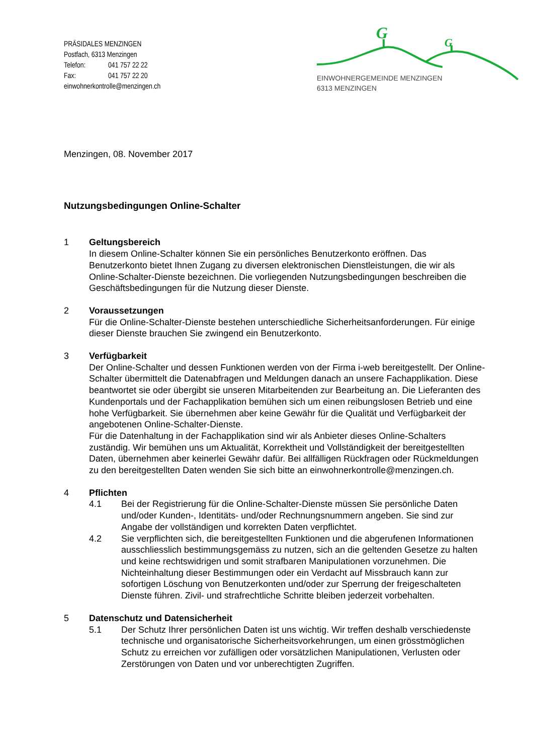PRÄSIDALES MENZINGEN
Postfach, 6313 Menzingen
Telefon: 041 757 22 22
Fax: 041 757 22 20
einwohnerkontrolle@menzingen.ch
G
G
EINWOHNERGEMEINDE MENZINGEN
6313 MENZINGEN
Menzingen, 08. November 2017
Nutzungsbedingungen Online-Schalter
1 Geltungsbereich
In diesem Online-Schalter können Sie ein persönliches Benutzerkonto eröffnen. Das Benutzerkonto bietet Ihnen Zugang zu diversen elektronischen Dienstleistungen, die wir als Online-Schalter-Dienste bezeichnen. Die vorliegenden Nutzungsbedingungen beschreiben die Geschäftsbedingungen für die Nutzung dieser Dienste.
2 Voraussetzungen
Für die Online-Schalter-Dienste bestehen unterschiedliche Sicherheitsanforderungen. Für einige dieser Dienste brauchen Sie zwingend ein Benutzerkonto.
3 Verfügbarkeit
Der Online-Schalter und dessen Funktionen werden von der Firma i-web bereitgestellt. Der Online-Schalter übermittelt die Datenabfragen und Meldungen danach an unsere Fachapplikation. Diese beantwortet sie oder übergibt sie unseren Mitarbeitenden zur Bearbeitung an. Die Lieferanten des Kundenportals und der Fachapplikation bemühen sich um einen reibungslosen Betrieb und eine hohe Verfügbarkeit. Sie übernehmen aber keine Gewähr für die Qualität und Verfügbarkeit der angebotenen Online-Schalter-Dienste.
Für die Datenhaltung in der Fachapplikation sind wir als Anbieter dieses Online-Schalters zuständig. Wir bemühen uns um Aktualität, Korrektheit und Vollständigkeit der bereitgestellten Daten, übernehmen aber keinerlei Gewähr dafür. Bei allfälligen Rückfragen oder Rückmeldungen zu den bereitgestellten Daten wenden Sie sich bitte an einwohnerkontrolle@menzingen.ch.
4 Pflichten
4.1 Bei der Registrierung für die Online-Schalter-Dienste müssen Sie persönliche Daten und/oder Kunden-, Identitäts- und/oder Rechnungsnummern angeben. Sie sind zur Angabe der vollständigen und korrekten Daten verpflichtet.
4.2 Sie verpflichten sich, die bereitgestellten Funktionen und die abgerufenen Informationen ausschliesslich bestimmungsgemäss zu nutzen, sich an die geltenden Gesetze zu halten und keine rechtswidrigen und somit strafbaren Manipulationen vorzunehmen. Die Nichteinhaltung dieser Bestimmungen oder ein Verdacht auf Missbrauch kann zur sofortigen Löschung von Benutzerkonten und/oder zur Sperrung der freigeschalteten Dienste führen. Zivil- und strafrechtliche Schritte bleiben jederzeit vorbehalten.
5 Datenschutz und Datensicherheit
5.1 Der Schutz Ihrer persönlichen Daten ist uns wichtig. Wir treffen deshalb verschiedenste technische und organisatorische Sicherheitsvorkehrungen, um einen grösstmöglichen Schutz zu erreichen vor zufälligen oder vorsätzlichen Manipulationen, Verlusten oder Zerstörungen von Daten und vor unberechtigten Zugriffen.